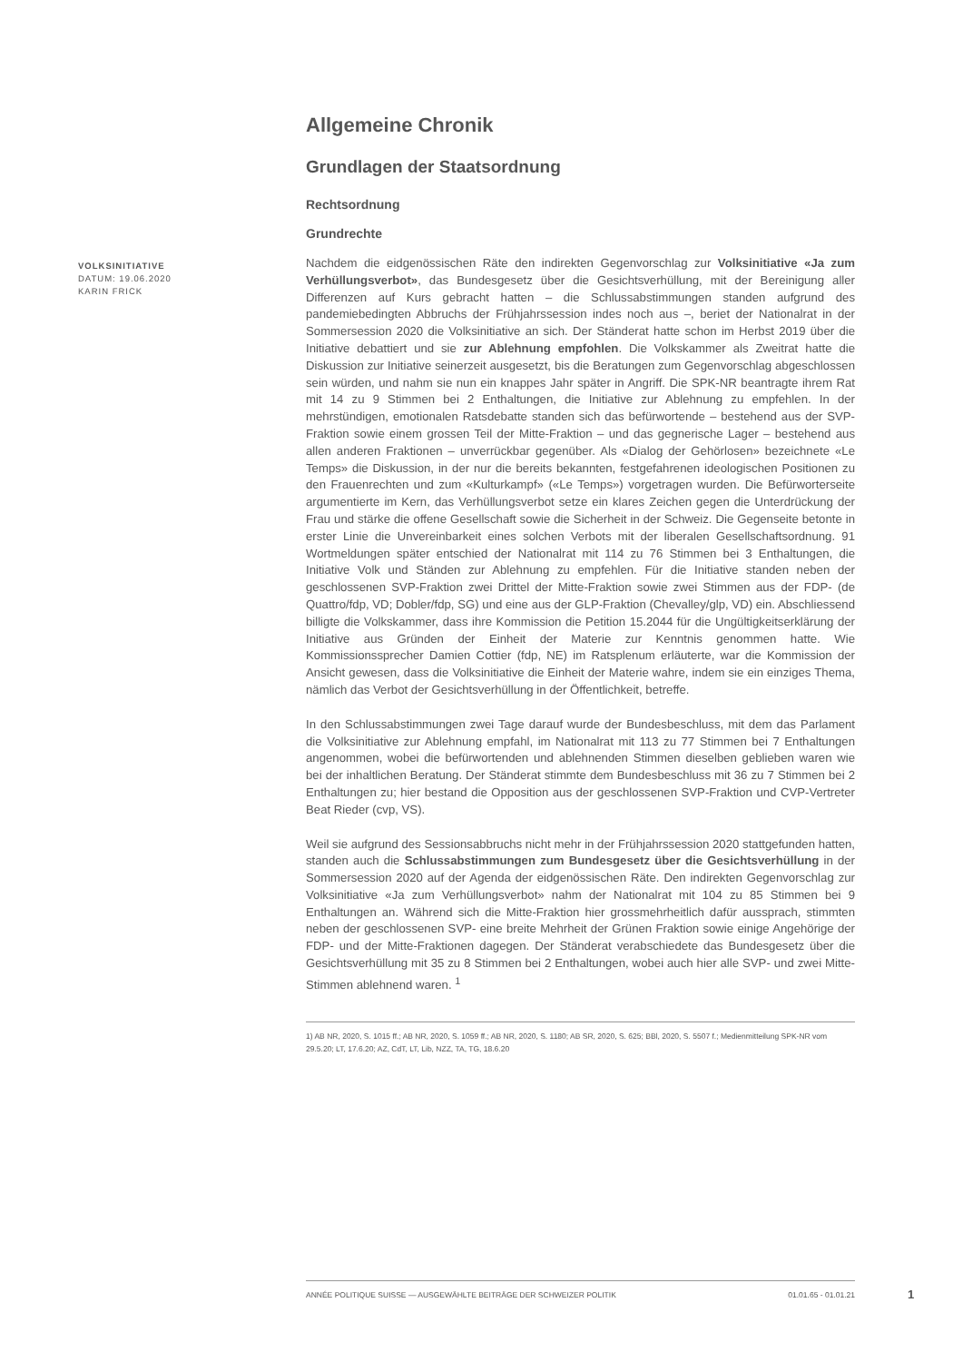VOLKSINITIATIVE
DATUM: 19.06.2020
KARIN FRICK
Allgemeine Chronik
Grundlagen der Staatsordnung
Rechtsordnung
Grundrechte
Nachdem die eidgenössischen Räte den indirekten Gegenvorschlag zur Volksinitiative «Ja zum Verhüllungsverbot», das Bundesgesetz über die Gesichtsverhüllung, mit der Bereinigung aller Differenzen auf Kurs gebracht hatten – die Schlussabstimmungen standen aufgrund des pandemiebedingten Abbruchs der Frühjahrssession indes noch aus –, beriet der Nationalrat in der Sommersession 2020 die Volksinitiative an sich. Der Ständerat hatte schon im Herbst 2019 über die Initiative debattiert und sie zur Ablehnung empfohlen. Die Volkskammer als Zweitrat hatte die Diskussion zur Initiative seinerzeit ausgesetzt, bis die Beratungen zum Gegenvorschlag abgeschlossen sein würden, und nahm sie nun ein knappes Jahr später in Angriff. Die SPK-NR beantragte ihrem Rat mit 14 zu 9 Stimmen bei 2 Enthaltungen, die Initiative zur Ablehnung zu empfehlen. In der mehrstündigen, emotionalen Ratsdebatte standen sich das befürwortende – bestehend aus der SVP-Fraktion sowie einem grossen Teil der Mitte-Fraktion – und das gegnerische Lager – bestehend aus allen anderen Fraktionen – unverrückbar gegenüber. Als «Dialog der Gehörlosen» bezeichnete «Le Temps» die Diskussion, in der nur die bereits bekannten, festgefahrenen ideologischen Positionen zu den Frauenrechten und zum «Kulturkampf» («Le Temps») vorgetragen wurden. Die Befürworterseite argumentierte im Kern, das Verhüllungsverbot setze ein klares Zeichen gegen die Unterdrückung der Frau und stärke die offene Gesellschaft sowie die Sicherheit in der Schweiz. Die Gegenseite betonte in erster Linie die Unvereinbarkeit eines solchen Verbots mit der liberalen Gesellschaftsordnung. 91 Wortmeldungen später entschied der Nationalrat mit 114 zu 76 Stimmen bei 3 Enthaltungen, die Initiative Volk und Ständen zur Ablehnung zu empfehlen. Für die Initiative standen neben der geschlossenen SVP-Fraktion zwei Drittel der Mitte-Fraktion sowie zwei Stimmen aus der FDP- (de Quattro/fdp, VD; Dobler/fdp, SG) und eine aus der GLP-Fraktion (Chevalley/glp, VD) ein. Abschliessend billigte die Volkskammer, dass ihre Kommission die Petition 15.2044 für die Ungültigkeitserklärung der Initiative aus Gründen der Einheit der Materie zur Kenntnis genommen hatte. Wie Kommissionssprecher Damien Cottier (fdp, NE) im Ratsplenum erläuterte, war die Kommission der Ansicht gewesen, dass die Volksinitiative die Einheit der Materie wahre, indem sie ein einziges Thema, nämlich das Verbot der Gesichtsverhüllung in der Öffentlichkeit, betreffe.
In den Schlussabstimmungen zwei Tage darauf wurde der Bundesbeschluss, mit dem das Parlament die Volksinitiative zur Ablehnung empfahl, im Nationalrat mit 113 zu 77 Stimmen bei 7 Enthaltungen angenommen, wobei die befürwortenden und ablehnenden Stimmen dieselben geblieben waren wie bei der inhaltlichen Beratung. Der Ständerat stimmte dem Bundesbeschluss mit 36 zu 7 Stimmen bei 2 Enthaltungen zu; hier bestand die Opposition aus der geschlossenen SVP-Fraktion und CVP-Vertreter Beat Rieder (cvp, VS).
Weil sie aufgrund des Sessionsabbruchs nicht mehr in der Frühjahrssession 2020 stattgefunden hatten, standen auch die Schlussabstimmungen zum Bundesgesetz über die Gesichtsverhüllung in der Sommersession 2020 auf der Agenda der eidgenössischen Räte. Den indirekten Gegenvorschlag zur Volksinitiative «Ja zum Verhüllungsverbot» nahm der Nationalrat mit 104 zu 85 Stimmen bei 9 Enthaltungen an. Während sich die Mitte-Fraktion hier grossmehrheitlich dafür aussprach, stimmten neben der geschlossenen SVP- eine breite Mehrheit der Grünen Fraktion sowie einige Angehörige der FDP- und der Mitte-Fraktionen dagegen. Der Ständerat verabschiedete das Bundesgesetz über die Gesichtsverhüllung mit 35 zu 8 Stimmen bei 2 Enthaltungen, wobei auch hier alle SVP- und zwei Mitte-Stimmen ablehnend waren. <sup>1</sup>
1) AB NR, 2020, S. 1015 ff.; AB NR, 2020, S. 1059 ff.; AB NR, 2020, S. 1180; AB SR, 2020, S. 625; BBl, 2020, S. 5507 f.; Medienmitteilung SPK-NR vom 29.5.20; LT, 17.6.20; AZ, CdT, LT, Lib, NZZ, TA, TG, 18.6.20
ANNÉE POLITIQUE SUISSE — AUSGEWÄHLTE BEITRÄGE DER SCHWEIZER POLITIK 01.01.65 - 01.01.21
1